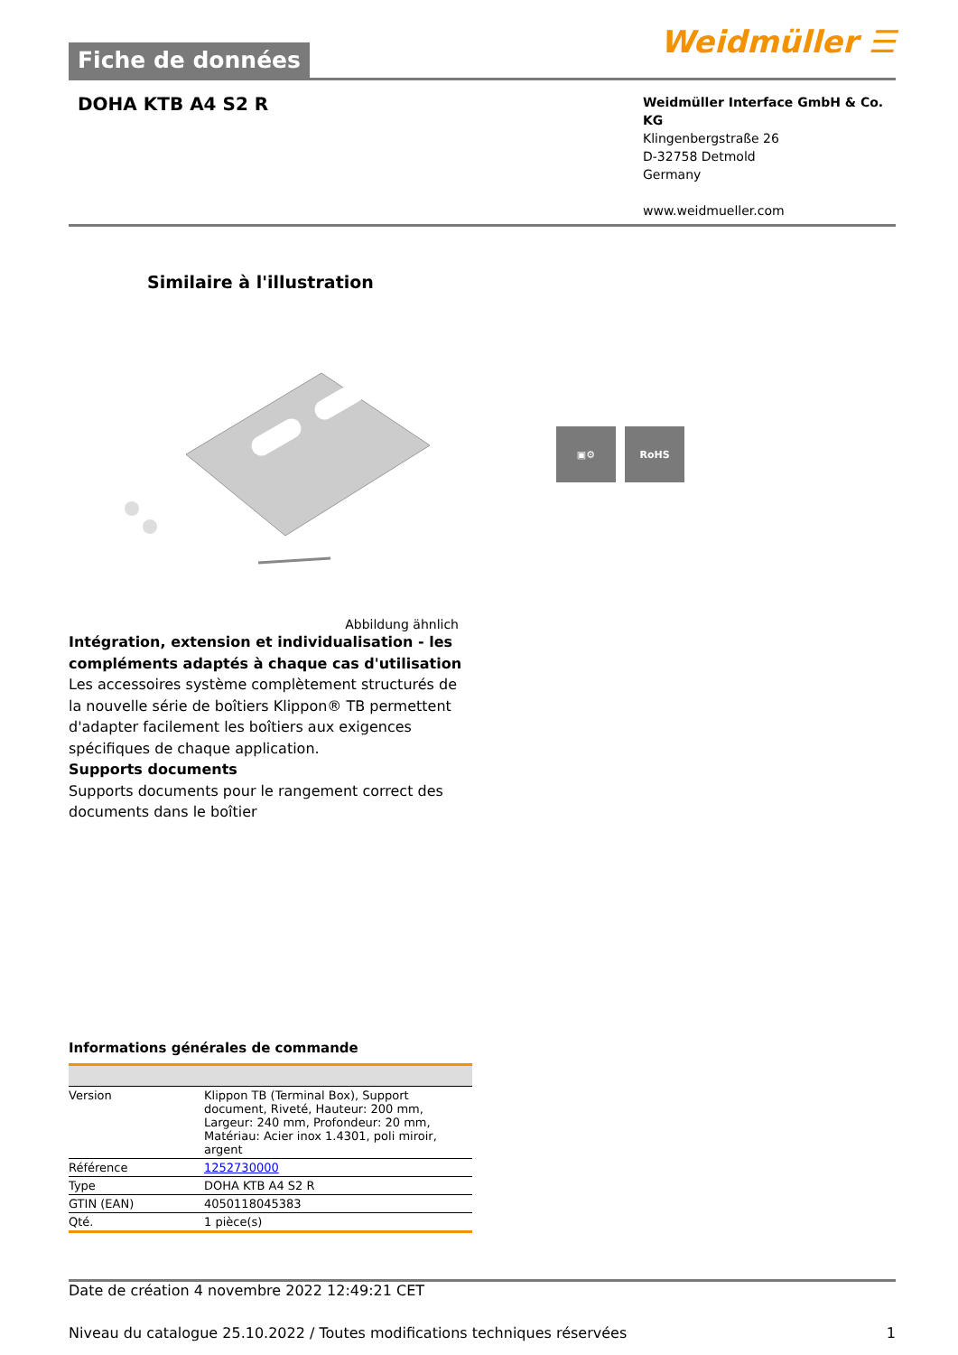Fiche de données
Weidmüller ☰
DOHA KTB A4 S2 R
Weidmüller Interface GmbH & Co. KG
Klingenbergstraße 26
D-32758 Detmold
Germany
www.weidmueller.com
Similaire à l'illustration
▣⚙ RoHS
Abbildung ähnlich
Intégration, extension et individualisation - les compléments adaptés à chaque cas d'utilisation
Les accessoires système complètement structurés de la nouvelle série de boîtiers Klippon® TB permettent d'adapter facilement les boîtiers aux exigences spécifiques de chaque application.
Supports documents
Supports documents pour le rangement correct des documents dans le boîtier
Informations générales de commande
| Version | Klippon TB (Terminal Box), Support document, Riveté, Hauteur: 200 mm, Largeur: 240 mm, Profondeur: 20 mm, Matériau: Acier inox 1.4301, poli miroir, argent |
| Référence | 1252730000 |
| Type | DOHA KTB A4 S2 R |
| GTIN (EAN) | 4050118045383 |
| Qté. | 1 pièce(s) |
Date de création 4 novembre 2022 12:49:21 CET
Niveau du catalogue 25.10.2022 / Toutes modifications techniques réservées 1